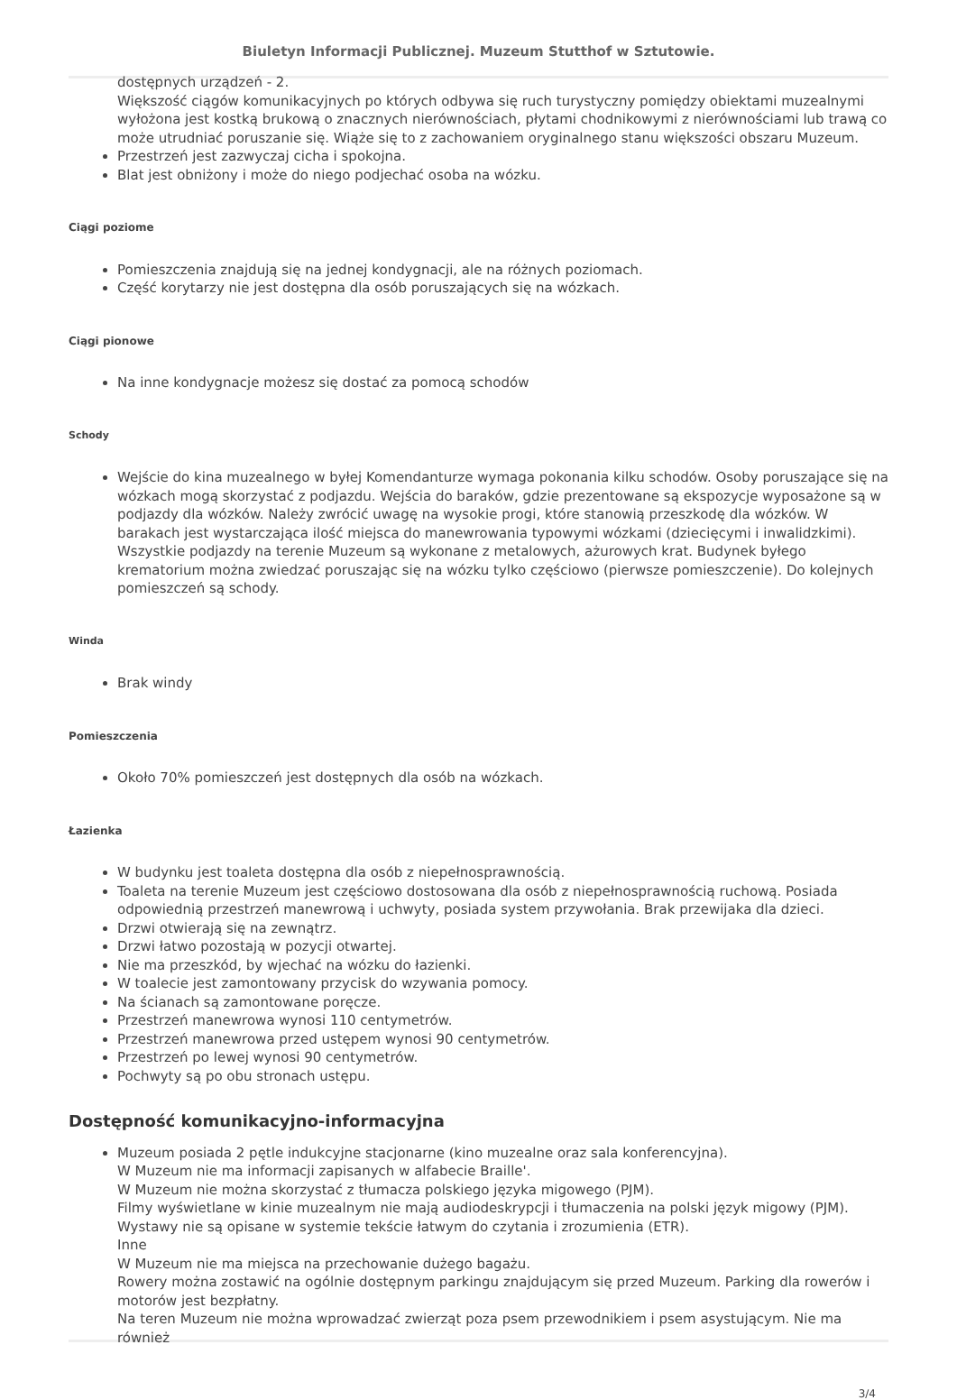Biuletyn Informacji Publicznej. Muzeum Stutthof w Sztutowie.
dostępnych urządzeń - 2.
Większość ciągów komunikacyjnych po których odbywa się ruch turystyczny pomiędzy obiektami muzealnymi wyłożona jest kostką brukową o znacznych nierównościach, płytami chodnikowymi z nierównościami lub trawą co może utrudniać poruszanie się. Wiąże się to z zachowaniem oryginalnego stanu większości obszaru Muzeum.
Przestrzeń jest zazwyczaj cicha i spokojna.
Blat jest obniżony i może do niego podjechać osoba na wózku.
Ciągi poziome
Pomieszczenia znajdują się na jednej kondygnacji, ale na różnych poziomach.
Część korytarzy nie jest dostępna dla osób poruszających się na wózkach.
Ciągi pionowe
Na inne kondygnacje możesz się dostać za pomocą schodów
Schody
Wejście do kina muzealnego w byłej Komendanturze wymaga pokonania kilku schodów. Osoby poruszające się na wózkach mogą skorzystać z podjazdu. Wejścia do baraków, gdzie prezentowane są ekspozycje wyposażone są w podjazdy dla wózków. Należy zwrócić uwagę na wysokie progi, które stanowią przeszkodę dla wózków. W barakach jest wystarczająca ilość miejsca do manewrowania typowymi wózkami (dziecięcymi i inwalidzkimi). Wszystkie podjazdy na terenie Muzeum są wykonane z metalowych, ażurowych krat. Budynek byłego krematorium można zwiedzać poruszając się na wózku tylko częściowo (pierwsze pomieszczenie). Do kolejnych pomieszczeń są schody.
Winda
Brak windy
Pomieszczenia
Około 70% pomieszczeń jest dostępnych dla osób na wózkach.
Łazienka
W budynku jest toaleta dostępna dla osób z niepełnosprawnością.
Toaleta na terenie Muzeum jest częściowo dostosowana dla osób z niepełnosprawnością ruchową. Posiada odpowiednią przestrzeń manewrową i uchwyty, posiada system przywołania. Brak przewijaka dla dzieci.
Drzwi otwierają się na zewnątrz.
Drzwi łatwo pozostają w pozycji otwartej.
Nie ma przeszkód, by wjechać na wózku do łazienki.
W toalecie jest zamontowany przycisk do wzywania pomocy.
Na ścianach są zamontowane poręcze.
Przestrzeń manewrowa wynosi 110 centymetrów.
Przestrzeń manewrowa przed ustępem wynosi 90 centymetrów.
Przestrzeń po lewej wynosi 90 centymetrów.
Pochwyty są po obu stronach ustępu.
Dostępność komunikacyjno-informacyjna
Muzeum posiada 2 pętle indukcyjne stacjonarne (kino muzealne oraz sala konferencyjna).
W Muzeum nie ma informacji zapisanych w alfabecie Braille'.
W Muzeum nie można skorzystać z tłumacza polskiego języka migowego (PJM).
Filmy wyświetlane w kinie muzealnym nie mają audiodeskrypcji i tłumaczenia na polski język migowy (PJM).
Wystawy nie są opisane w systemie tekście łatwym do czytania i zrozumienia (ETR).
Inne
W Muzeum nie ma miejsca na przechowanie dużego bagażu.
Rowery można zostawić na ogólnie dostępnym parkingu znajdującym się przed Muzeum. Parking dla rowerów i motorów jest bezpłatny.
Na teren Muzeum nie można wprowadzać zwierząt poza psem przewodnikiem i psem asystującym. Nie ma również
3/4